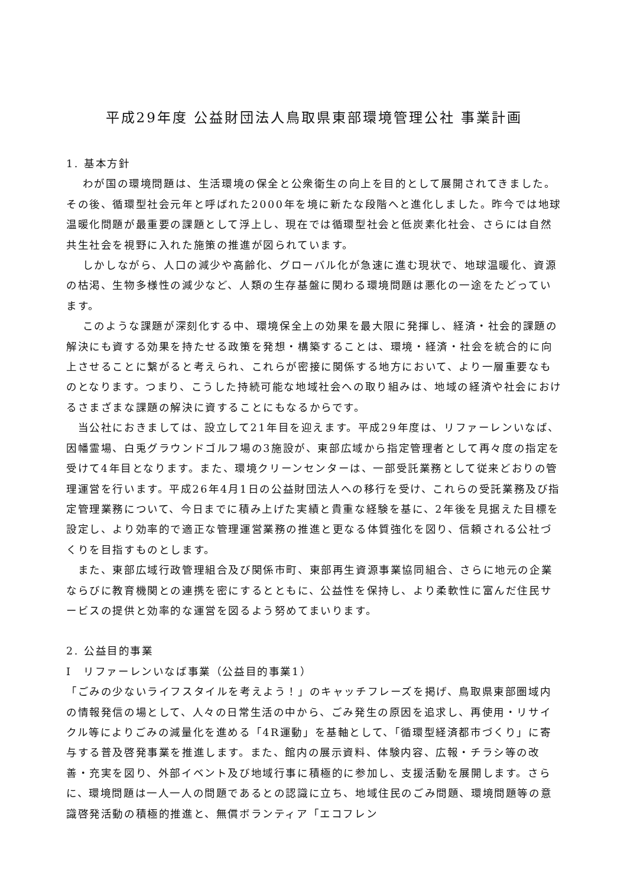平成29年度 公益財団法人鳥取県東部環境管理公社 事業計画
1. 基本方針
　 わが国の環境問題は、生活環境の保全と公衆衛生の向上を目的として展開されてきました。その後、循環型社会元年と呼ばれた2000年を境に新たな段階へと進化しました。昨今では地球温暖化問題が最重要の課題として浮上し、現在では循環型社会と低炭素化社会、さらには自然共生社会を視野に入れた施策の推進が図られています。
　 しかしながら、人口の減少や高齢化、グローバル化が急速に進む現状で、地球温暖化、資源の枯渇、生物多様性の減少など、人類の生存基盤に関わる環境問題は悪化の一途をたどっています。
　 このような課題が深刻化する中、環境保全上の効果を最大限に発揮し、経済・社会的課題の解決にも資する効果を持たせる政策を発想・構築することは、環境・経済・社会を統合的に向上させることに繋がると考えられ、これらが密接に関係する地方において、より一層重要なものとなります。つまり、こうした持続可能な地域社会への取り組みは、地域の経済や社会におけるさまざまな課題の解決に資することにもなるからです。
　当公社におきましては、設立して21年目を迎えます。平成29年度は、リファーレンいなば、因幡霊場、白兎グラウンドゴルフ場の3施設が、東部広域から指定管理者として再々度の指定を受けて4年目となります。また、環境クリーンセンターは、一部受託業務として従来どおりの管理運営を行います。平成26年4月1日の公益財団法人への移行を受け、これらの受託業務及び指定管理業務について、今日までに積み上げた実績と貴重な経験を基に、2年後を見据えた目標を設定し、より効率的で適正な管理運営業務の推進と更なる体質強化を図り、信頼される公社づくりを目指すものとします。
　また、東部広域行政管理組合及び関係市町、東部再生資源事業協同組合、さらに地元の企業ならびに教育機関との連携を密にするとともに、公益性を保持し、より柔軟性に富んだ住民サービスの提供と効率的な運営を図るよう努めてまいります。
2. 公益目的事業
Ⅰ　リファーレンいなば事業（公益目的事業1）
「ごみの少ないライフスタイルを考えよう！」のキャッチフレーズを掲げ、鳥取県東部圏域内の情報発信の場として、人々の日常生活の中から、ごみ発生の原因を追求し、再使用・リサイクル等によりごみの減量化を進める「4R運動」を基軸として、「循環型経済都市づくり」に寄与する普及啓発事業を推進します。また、館内の展示資料、体験内容、広報・チラシ等の改善・充実を図り、外部イベント及び地域行事に積極的に参加し、支援活動を展開します。さらに、環境問題は一人一人の問題であるとの認識に立ち、地域住民のごみ問題、環境問題等の意識啓発活動の積極的推進と、無償ボランティア「エコフレン